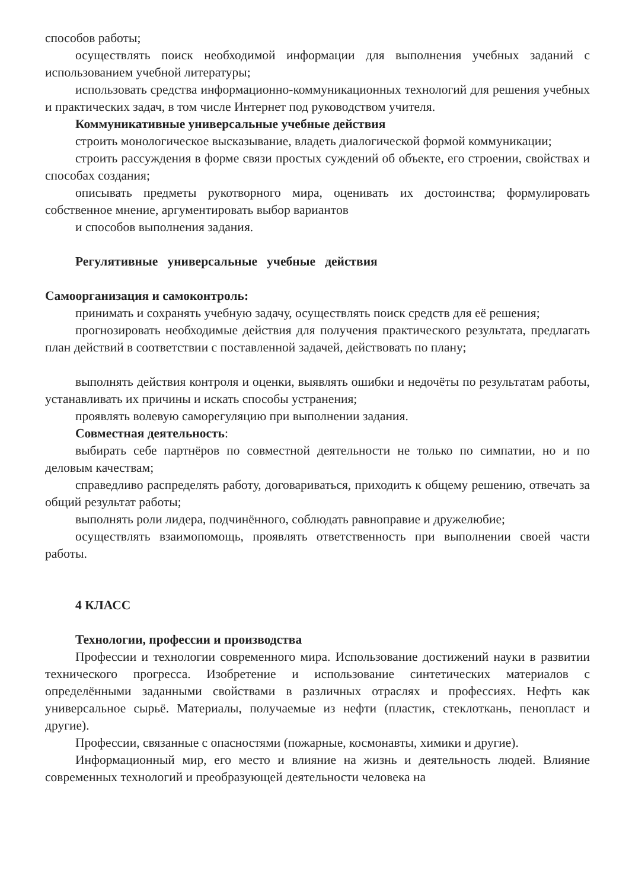способов работы;
осуществлять поиск необходимой информации для выполнения учебных заданий с использованием учебной литературы;
использовать средства информационно-коммуникационных технологий для решения учебных и практических задач, в том числе Интернет под руководством учителя.
Коммуникативные универсальные учебные действия
строить монологическое высказывание, владеть диалогической формой коммуникации;
строить рассуждения в форме связи простых суждений об объекте, его строении, свойствах и способах создания;
описывать предметы рукотворного мира, оценивать их достоинства; формулировать собственное мнение, аргументировать выбор вариантов
и способов выполнения задания.
Регулятивные универсальные учебные действия
Самоорганизация и самоконтроль:
принимать и сохранять учебную задачу, осуществлять поиск средств для её решения;
прогнозировать необходимые действия для получения практического результата, предлагать план действий в соответствии с поставленной задачей, действовать по плану;
выполнять действия контроля и оценки, выявлять ошибки и недочёты по результатам работы, устанавливать их причины и искать способы устранения;
проявлять волевую саморегуляцию при выполнении задания.
Совместная деятельность:
выбирать себе партнёров по совместной деятельности не только по симпатии, но и по деловым качествам;
справедливо распределять работу, договариваться, приходить к общему решению, отвечать за общий результат работы;
выполнять роли лидера, подчинённого, соблюдать равноправие и дружелюбие;
осуществлять взаимопомощь, проявлять ответственность при выполнении своей части работы.
4 КЛАСС
Технологии, профессии и производства
Профессии и технологии современного мира. Использование достижений науки в развитии технического прогресса. Изобретение и использование синтетических материалов с определёнными заданными свойствами в различных отраслях и профессиях. Нефть как универсальное сырьё. Материалы, получаемые из нефти (пластик, стеклоткань, пенопласт и другие).
Профессии, связанные с опасностями (пожарные, космонавты, химики и другие).
Информационный мир, его место и влияние на жизнь и деятельность людей. Влияние современных технологий и преобразующей деятельности человека на